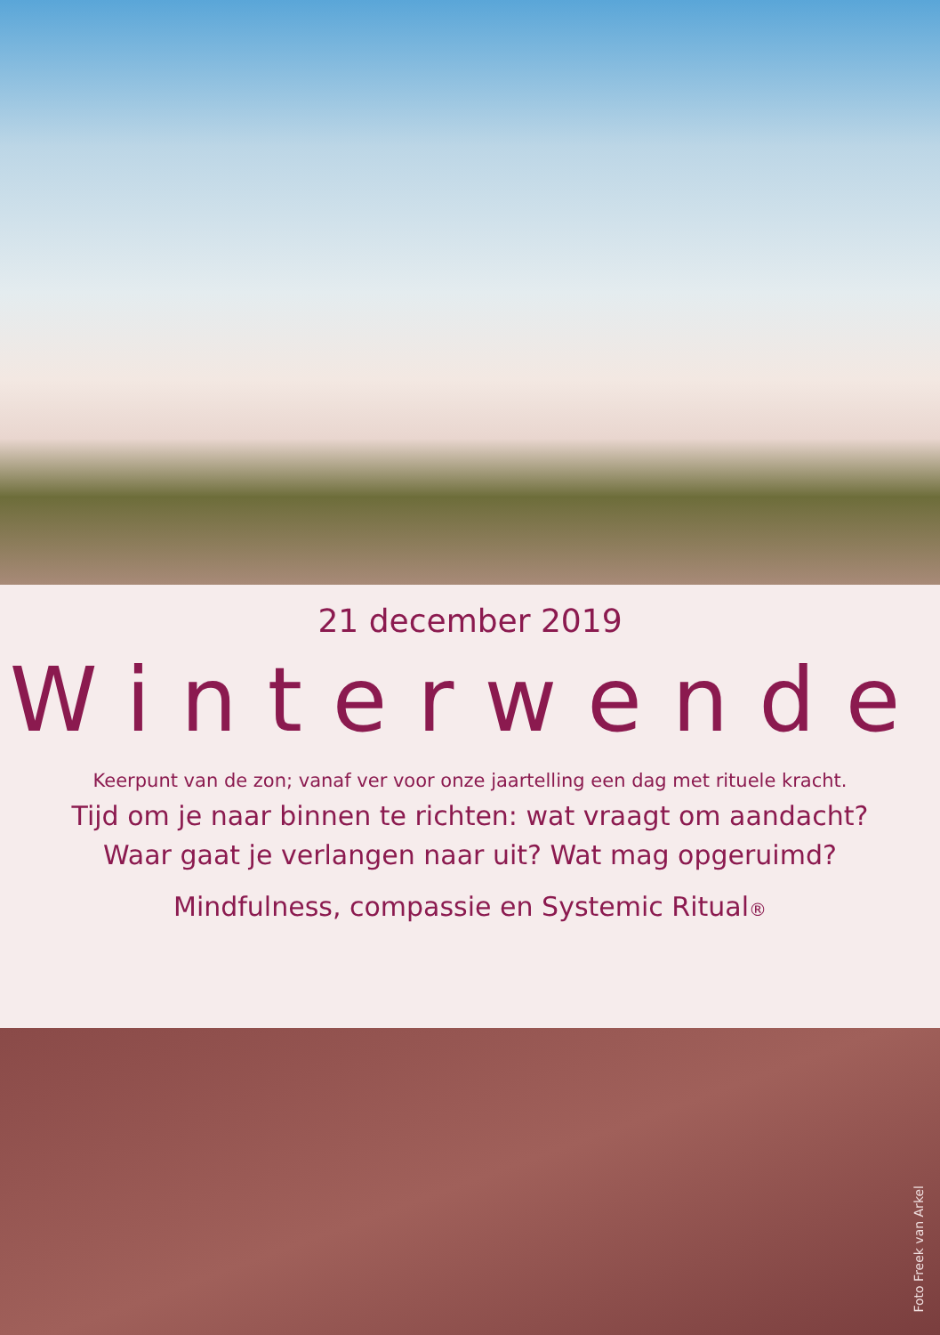21 december 2019
Winterwende
Keerpunt van de zon; vanaf ver voor onze jaartelling een dag met rituele kracht.
Tijd om je naar binnen te richten: wat vraagt om aandacht?
Waar gaat je verlangen naar uit? Wat mag opgeruimd?
Mindfulness, compassie en Systemic Ritual®
Foto Freek van Arkel